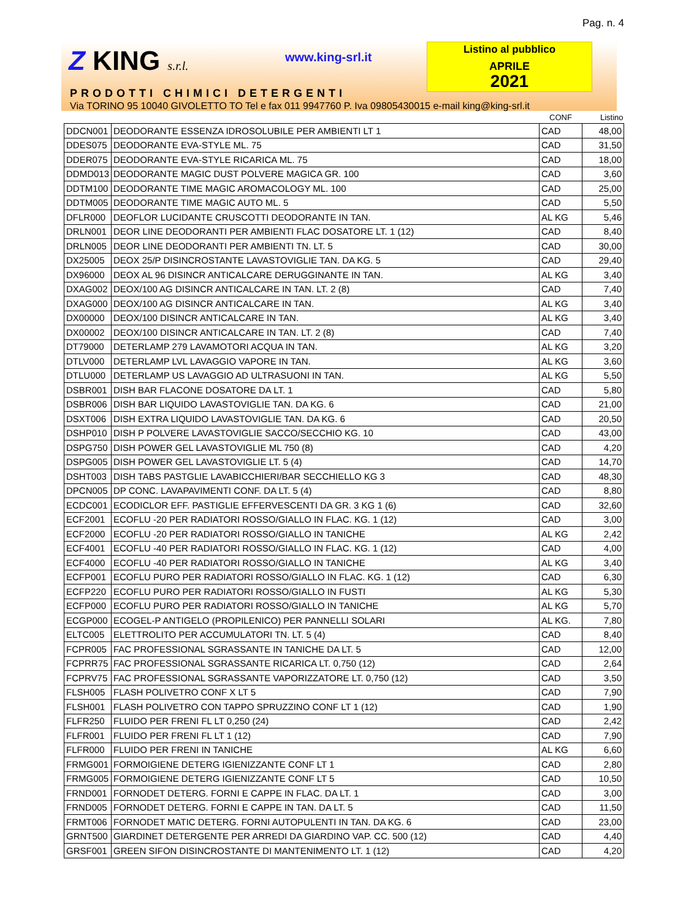Pag. n. 4
Z KING s.r.l. www.king-srl.it
Listino al pubblico
APRILE
2021
PRODOTTI CHIMICI DETERGENTI
Via TORINO 95 10040 GIVOLETTO TO Tel e fax 011 9947760 P. Iva 09805430015 e-mail king@king-srl.it
| | | CONF | Listino |
| --- | --- | --- | --- |
| DDCN001 | DEODORANTE ESSENZA IDROSOLUBILE PER AMBIENTI LT 1 | CAD | 48,00 |
| DDES075 | DEODORANTE EVA-STYLE ML. 75 | CAD | 31,50 |
| DDER075 | DEODORANTE EVA-STYLE RICARICA ML. 75 | CAD | 18,00 |
| DDMD013 | DEODORANTE MAGIC DUST POLVERE MAGICA GR. 100 | CAD | 3,60 |
| DDTM100 | DEODORANTE TIME MAGIC AROMACOLOGY ML. 100 | CAD | 25,00 |
| DDTM005 | DEODORANTE TIME MAGIC AUTO ML. 5 | CAD | 5,50 |
| DFLR000 | DEOFLOR LUCIDANTE CRUSCOTTI DEODORANTE IN TAN. | AL KG | 5,46 |
| DRLN001 | DEOR LINE DEODORANTI PER AMBIENTI FLAC DOSATORE LT. 1 (12) | CAD | 8,40 |
| DRLN005 | DEOR LINE DEODORANTI PER AMBIENTI TN. LT. 5 | CAD | 30,00 |
| DX25005 | DEOX 25/P DISINCROSTANTE LAVASTOVIGLIE TAN. DA KG. 5 | CAD | 29,40 |
| DX96000 | DEOX AL 96 DISINCR ANTICALCARE DERUGGINANTE IN TAN. | AL KG | 3,40 |
| DXAG002 | DEOX/100 AG DISINCR ANTICALCARE IN TAN. LT. 2 (8) | CAD | 7,40 |
| DXAG000 | DEOX/100 AG DISINCR ANTICALCARE IN TAN. | AL KG | 3,40 |
| DX00000 | DEOX/100 DISINCR ANTICALCARE IN TAN. | AL KG | 3,40 |
| DX00002 | DEOX/100 DISINCR ANTICALCARE IN TAN. LT. 2 (8) | CAD | 7,40 |
| DT79000 | DETERLAMP 279 LAVAMOTORI ACQUA IN TAN. | AL KG | 3,20 |
| DTLV000 | DETERLAMP LVL LAVAGGIO VAPORE IN TAN. | AL KG | 3,60 |
| DTLU000 | DETERLAMP US LAVAGGIO AD ULTRASUONI IN TAN. | AL KG | 5,50 |
| DSBR001 | DISH BAR FLACONE DOSATORE DA LT. 1 | CAD | 5,80 |
| DSBR006 | DISH BAR LIQUIDO LAVASTOVIGLIE TAN. DA KG. 6 | CAD | 21,00 |
| DSXT006 | DISH EXTRA LIQUIDO LAVASTOVIGLIE TAN. DA KG. 6 | CAD | 20,50 |
| DSHP010 | DISH P POLVERE LAVASTOVIGLIE SACCO/SECCHIO KG. 10 | CAD | 43,00 |
| DSPG750 | DISH POWER GEL LAVASTOVIGLIE ML 750 (8) | CAD | 4,20 |
| DSPG005 | DISH POWER GEL LAVASTOVIGLIE LT. 5 (4) | CAD | 14,70 |
| DSHT003 | DISH TABS PASTGLIE LAVABICCHIERI/BAR SECCHIELLO KG 3 | CAD | 48,30 |
| DPCN005 | DP CONC. LAVAPAVIMENTI CONF. DA LT. 5 (4) | CAD | 8,80 |
| ECDC001 | ECODICLOR EFF. PASTIGLIE EFFERVESCENTI DA GR. 3 KG 1 (6) | CAD | 32,60 |
| ECF2001 | ECOFLU -20 PER RADIATORI ROSSO/GIALLO IN FLAC. KG. 1 (12) | CAD | 3,00 |
| ECF2000 | ECOFLU -20 PER RADIATORI ROSSO/GIALLO IN TANICHE | AL KG | 2,42 |
| ECF4001 | ECOFLU -40 PER RADIATORI ROSSO/GIALLO IN FLAC. KG. 1 (12) | CAD | 4,00 |
| ECF4000 | ECOFLU -40 PER RADIATORI ROSSO/GIALLO IN TANICHE | AL KG | 3,40 |
| ECFP001 | ECOFLU PURO PER RADIATORI ROSSO/GIALLO IN FLAC. KG. 1 (12) | CAD | 6,30 |
| ECFP220 | ECOFLU PURO PER RADIATORI ROSSO/GIALLO IN FUSTI | AL KG | 5,30 |
| ECFP000 | ECOFLU PURO PER RADIATORI ROSSO/GIALLO IN TANICHE | AL KG | 5,70 |
| ECGP000 | ECOGEL-P ANTIGELO (PROPILENICO) PER PANNELLI SOLARI | AL KG. | 7,80 |
| ELTC005 | ELETTROLITO PER ACCUMULATORI TN. LT. 5 (4) | CAD | 8,40 |
| FCPR005 | FAC PROFESSIONAL SGRASSANTE IN TANICHE DA LT. 5 | CAD | 12,00 |
| FCPRR75 | FAC PROFESSIONAL SGRASSANTE RICARICA LT. 0,750 (12) | CAD | 2,64 |
| FCPRV75 | FAC PROFESSIONAL SGRASSANTE VAPORIZZATORE LT. 0,750 (12) | CAD | 3,50 |
| FLSH005 | FLASH POLIVETRO CONF X LT 5 | CAD | 7,90 |
| FLSH001 | FLASH POLIVETRO CON TAPPO SPRUZZINO CONF LT 1 (12) | CAD | 1,90 |
| FLFR250 | FLUIDO PER FRENI FL LT 0,250 (24) | CAD | 2,42 |
| FLFR001 | FLUIDO PER FRENI FL LT 1 (12) | CAD | 7,90 |
| FLFR000 | FLUIDO PER FRENI IN TANICHE | AL KG | 6,60 |
| FRMG001 | FORMOIGIENE DETERG IGIENIZZANTE CONF LT 1 | CAD | 2,80 |
| FRMG005 | FORMOIGIENE DETERG IGIENIZZANTE CONF LT 5 | CAD | 10,50 |
| FRND001 | FORNODET DETERG. FORNI E CAPPE IN FLAC. DA LT. 1 | CAD | 3,00 |
| FRND005 | FORNODET DETERG. FORNI E CAPPE IN TAN. DA LT. 5 | CAD | 11,50 |
| FRMT006 | FORNODET MATIC DETERG. FORNI AUTOPULENTI IN TAN. DA KG. 6 | CAD | 23,00 |
| GRNT500 | GIARDINET DETERGENTE PER ARREDI DA GIARDINO VAP. CC. 500 (12) | CAD | 4,40 |
| GRSF001 | GREEN SIFON DISINCROSTANTE DI MANTENIMENTO LT. 1 (12) | CAD | 4,20 |